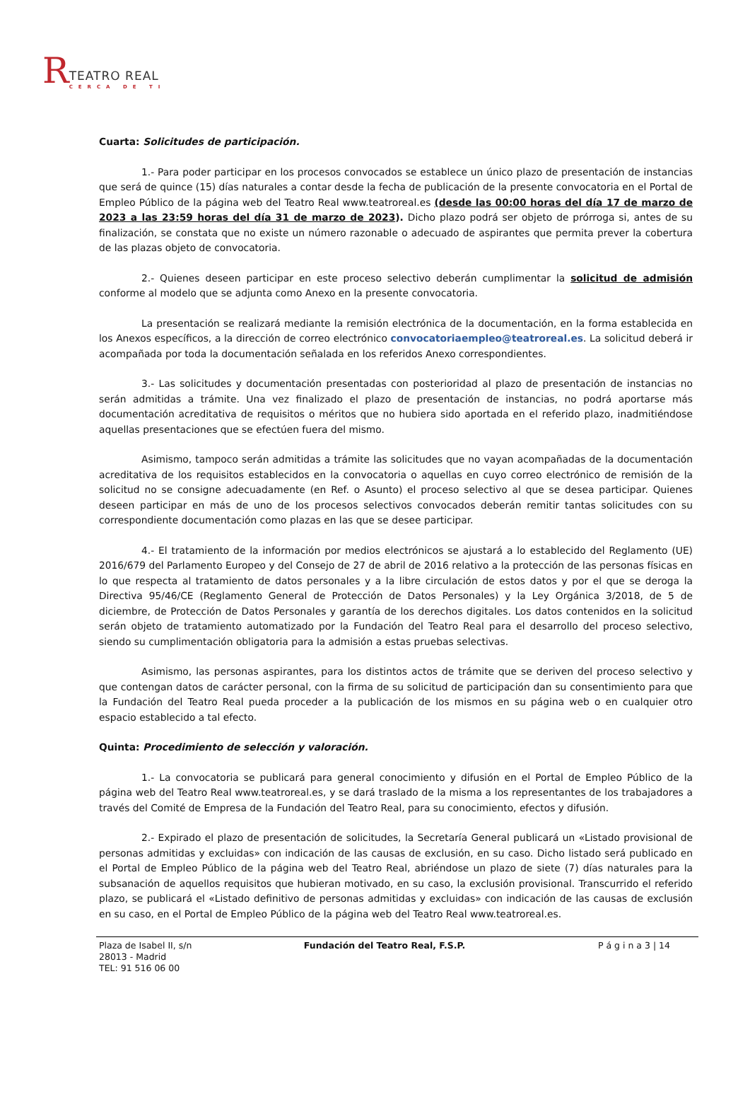RTEATRO REAL
CERCA DE TI
Cuarta: Solicitudes de participación.
1.- Para poder participar en los procesos convocados se establece un único plazo de presentación de instancias que será de quince (15) días naturales a contar desde la fecha de publicación de la presente convocatoria en el Portal de Empleo Público de la página web del Teatro Real www.teatroreal.es (desde las 00:00 horas del día 17 de marzo de 2023 a las 23:59 horas del día 31 de marzo de 2023). Dicho plazo podrá ser objeto de prórroga si, antes de su finalización, se constata que no existe un número razonable o adecuado de aspirantes que permita prever la cobertura de las plazas objeto de convocatoria.
2.- Quienes deseen participar en este proceso selectivo deberán cumplimentar la solicitud de admisión conforme al modelo que se adjunta como Anexo en la presente convocatoria.
La presentación se realizará mediante la remisión electrónica de la documentación, en la forma establecida en los Anexos específicos, a la dirección de correo electrónico convocatoriaempleo@teatroreal.es. La solicitud deberá ir acompañada por toda la documentación señalada en los referidos Anexo correspondientes.
3.- Las solicitudes y documentación presentadas con posterioridad al plazo de presentación de instancias no serán admitidas a trámite. Una vez finalizado el plazo de presentación de instancias, no podrá aportarse más documentación acreditativa de requisitos o méritos que no hubiera sido aportada en el referido plazo, inadmitiéndose aquellas presentaciones que se efectúen fuera del mismo.
Asimismo, tampoco serán admitidas a trámite las solicitudes que no vayan acompañadas de la documentación acreditativa de los requisitos establecidos en la convocatoria o aquellas en cuyo correo electrónico de remisión de la solicitud no se consigne adecuadamente (en Ref. o Asunto) el proceso selectivo al que se desea participar. Quienes deseen participar en más de uno de los procesos selectivos convocados deberán remitir tantas solicitudes con su correspondiente documentación como plazas en las que se desee participar.
4.- El tratamiento de la información por medios electrónicos se ajustará a lo establecido del Reglamento (UE) 2016/679 del Parlamento Europeo y del Consejo de 27 de abril de 2016 relativo a la protección de las personas físicas en lo que respecta al tratamiento de datos personales y a la libre circulación de estos datos y por el que se deroga la Directiva 95/46/CE (Reglamento General de Protección de Datos Personales) y la Ley Orgánica 3/2018, de 5 de diciembre, de Protección de Datos Personales y garantía de los derechos digitales. Los datos contenidos en la solicitud serán objeto de tratamiento automatizado por la Fundación del Teatro Real para el desarrollo del proceso selectivo, siendo su cumplimentación obligatoria para la admisión a estas pruebas selectivas.
Asimismo, las personas aspirantes, para los distintos actos de trámite que se deriven del proceso selectivo y que contengan datos de carácter personal, con la firma de su solicitud de participación dan su consentimiento para que la Fundación del Teatro Real pueda proceder a la publicación de los mismos en su página web o en cualquier otro espacio establecido a tal efecto.
Quinta: Procedimiento de selección y valoración.
1.- La convocatoria se publicará para general conocimiento y difusión en el Portal de Empleo Público de la página web del Teatro Real www.teatroreal.es, y se dará traslado de la misma a los representantes de los trabajadores a través del Comité de Empresa de la Fundación del Teatro Real, para su conocimiento, efectos y difusión.
2.- Expirado el plazo de presentación de solicitudes, la Secretaría General publicará un «Listado provisional de personas admitidas y excluidas» con indicación de las causas de exclusión, en su caso. Dicho listado será publicado en el Portal de Empleo Público de la página web del Teatro Real, abriéndose un plazo de siete (7) días naturales para la subsanación de aquellos requisitos que hubieran motivado, en su caso, la exclusión provisional. Transcurrido el referido plazo, se publicará el «Listado definitivo de personas admitidas y excluidas» con indicación de las causas de exclusión en su caso, en el Portal de Empleo Público de la página web del Teatro Real www.teatroreal.es.
Plaza de Isabel II, s/n
28013 - Madrid
TEL: 91 516 06 00
Fundación del Teatro Real, F.S.P.
P á g i n a 3 | 14